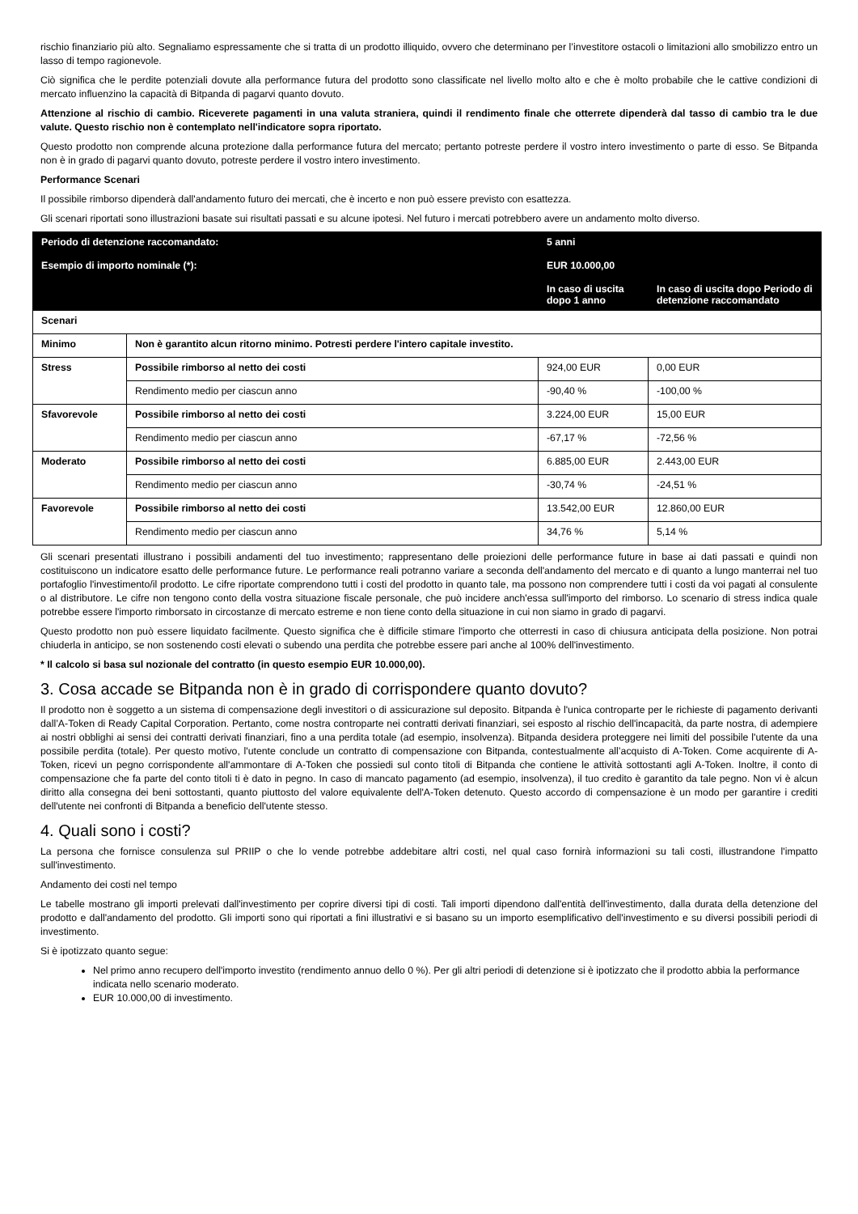rischio finanziario più alto. Segnaliamo espressamente che si tratta di un prodotto illiquido, ovvero che determinano per l’investitore ostacoli o limitazioni allo smobilizzo entro un lasso di tempo ragionevole.
Ciò significa che le perdite potenziali dovute alla performance futura del prodotto sono classificate nel livello molto alto e che è molto probabile che le cattive condizioni di mercato influenzino la capacità di Bitpanda di pagarvi quanto dovuto.
Attenzione al rischio di cambio. Riceverete pagamenti in una valuta straniera, quindi il rendimento finale che otterrete dipenderà dal tasso di cambio tra le due valute. Questo rischio non è contemplato nell'indicatore sopra riportato.
Questo prodotto non comprende alcuna protezione dalla performance futura del mercato; pertanto potreste perdere il vostro intero investimento o parte di esso. Se Bitpanda non è in grado di pagarvi quanto dovuto, potreste perdere il vostro intero investimento.
Performance Scenari
Il possibile rimborso dipenderà dall'andamento futuro dei mercati, che è incerto e non può essere previsto con esattezza.
Gli scenari riportati sono illustrazioni basate sui risultati passati e su alcune ipotesi. Nel futuro i mercati potrebbero avere un andamento molto diverso.
| Periodo di detenzione raccomandato: | | 5 anni | |
| Esempio di importo nominale (*): | | EUR 10.000,00 | |
| | | In caso di uscita dopo 1 anno | In caso di uscita dopo Periodo di detenzione raccomandato |
| Scenari | | | |
| Minimo | Non è garantito alcun ritorno minimo. Potresti perdere l'intero capitale investito. | | |
| Stress | Possibile rimborso al netto dei costi | 924,00 EUR | 0,00 EUR |
| | Rendimento medio per ciascun anno | -90,40 % | -100,00 % |
| Sfavorevole | Possibile rimborso al netto dei costi | 3.224,00 EUR | 15,00 EUR |
| | Rendimento medio per ciascun anno | -67,17 % | -72,56 % |
| Moderato | Possibile rimborso al netto dei costi | 6.885,00 EUR | 2.443,00 EUR |
| | Rendimento medio per ciascun anno | -30,74 % | -24,51 % |
| Favorevole | Possibile rimborso al netto dei costi | 13.542,00 EUR | 12.860,00 EUR |
| | Rendimento medio per ciascun anno | 34,76 % | 5,14 % |
Gli scenari presentati illustrano i possibili andamenti del tuo investimento; rappresentano delle proiezioni delle performance future in base ai dati passati e quindi non costituiscono un indicatore esatto delle performance future. Le performance reali potranno variare a seconda dell'andamento del mercato e di quanto a lungo manterrai nel tuo portafoglio l'investimento/il prodotto. Le cifre riportate comprendono tutti i costi del prodotto in quanto tale, ma possono non comprendere tutti i costi da voi pagati al consulente o al distributore. Le cifre non tengono conto della vostra situazione fiscale personale, che può incidere anch'essa sull'importo del rimborso. Lo scenario di stress indica quale potrebbe essere l'importo rimborsato in circostanze di mercato estreme e non tiene conto della situazione in cui non siamo in grado di pagarvi.
Questo prodotto non può essere liquidato facilmente. Questo significa che è difficile stimare l'importo che otterresti in caso di chiusura anticipata della posizione. Non potrai chiuderla in anticipo, se non sostenendo costi elevati o subendo una perdita che potrebbe essere pari anche al 100% dell'investimento.
* Il calcolo si basa sul nozionale del contratto (in questo esempio EUR 10.000,00).
3. Cosa accade se Bitpanda non è in grado di corrispondere quanto dovuto?
Il prodotto non è soggetto a un sistema di compensazione degli investitori o di assicurazione sul deposito. Bitpanda è l'unica controparte per le richieste di pagamento derivanti dall’A-Token di Ready Capital Corporation. Pertanto, come nostra controparte nei contratti derivati finanziari, sei esposto al rischio dell'incapacità, da parte nostra, di adempiere ai nostri obblighi ai sensi dei contratti derivati finanziari, fino a una perdita totale (ad esempio, insolvenza). Bitpanda desidera proteggere nei limiti del possibile l'utente da una possibile perdita (totale). Per questo motivo, l'utente conclude un contratto di compensazione con Bitpanda, contestualmente all’acquisto di A-Token. Come acquirente di A-Token, ricevi un pegno corrispondente all'ammontare di A-Token che possiedi sul conto titoli di Bitpanda che contiene le attività sottostanti agli A-Token. Inoltre, il conto di compensazione che fa parte del conto titoli ti è dato in pegno. In caso di mancato pagamento (ad esempio, insolvenza), il tuo credito è garantito da tale pegno. Non vi è alcun diritto alla consegna dei beni sottostanti, quanto piuttosto del valore equivalente dell'A-Token detenuto. Questo accordo di compensazione è un modo per garantire i crediti dell'utente nei confronti di Bitpanda a beneficio dell'utente stesso.
4. Quali sono i costi?
La persona che fornisce consulenza sul PRIIP o che lo vende potrebbe addebitare altri costi, nel qual caso fornirà informazioni su tali costi, illustrandone l'impatto sull'investimento.
Andamento dei costi nel tempo
Le tabelle mostrano gli importi prelevati dall'investimento per coprire diversi tipi di costi. Tali importi dipendono dall'entità dell'investimento, dalla durata della detenzione del prodotto e dall'andamento del prodotto. Gli importi sono qui riportati a fini illustrativi e si basano su un importo esemplificativo dell'investimento e su diversi possibili periodi di investimento.
Si è ipotizzato quanto segue:
Nel primo anno recupero dell'importo investito (rendimento annuo dello 0 %). Per gli altri periodi di detenzione si è ipotizzato che il prodotto abbia la performance indicata nello scenario moderato.
EUR 10.000,00 di investimento.